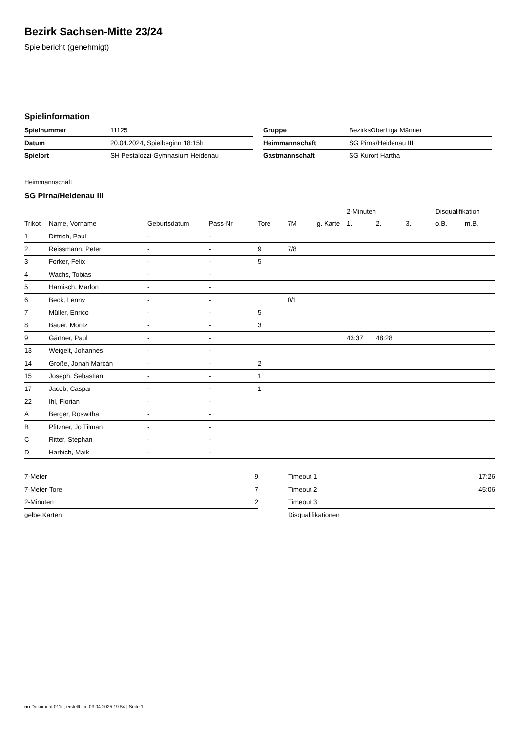Bezirk Sachsen-Mitte 23/24
Spielbericht (genehmigt)
Spielinformation
| Spielnummer | 11125 |
| Datum | 20.04.2024, Spielbeginn 18:15h |
| Spielort | SH Pestalozzi-Gymnasium Heidenau |
| Gruppe | BezirksOberLiga Männer |
| Heimmannschaft | SG Pirna/Heidenau III |
| Gastmannschaft | SG Kurort Hartha |
Heimmannschaft
SG Pirna/Heidenau III
| | | | | | | | 2-Minuten | | | Disqualifikation | |
| --- | --- | --- | --- | --- | --- | --- | --- | --- | --- | --- | --- |
| Trikot | Name, Vorname | Geburtsdatum | Pass-Nr | Tore | 7M | g. Karte | 1. | 2. | 3. | o.B. | m.B. |
| 1 | Dittrich, Paul | - | - | | | | | | | | |
| 2 | Reissmann, Peter | - | - | 9 | 7/8 | | | | | | |
| 3 | Forker, Felix | - | - | 5 | | | | | | | |
| 4 | Wachs, Tobias | - | - | | | | | | | | |
| 5 | Harnisch, Marlon | - | - | | | | | | | | |
| 6 | Beck, Lenny | - | - | | 0/1 | | | | | | |
| 7 | Müller, Enrico | - | - | 5 | | | | | | | |
| 8 | Bauer, Moritz | - | - | 3 | | | | | | | |
| 9 | Gärtner, Paul | - | - | | | | 43:37 | 48:28 | | | |
| 13 | Weigelt, Johannes | - | - | | | | | | | | |
| 14 | Große, Jonah Marcán | - | - | 2 | | | | | | | |
| 15 | Joseph, Sebastian | - | - | 1 | | | | | | | |
| 17 | Jacob, Caspar | - | - | 1 | | | | | | | |
| 22 | Ihl, Florian | - | - | | | | | | | | |
| A | Berger, Roswitha | - | - | | | | | | | | |
| B | Pfitzner, Jo Tilman | - | - | | | | | | | | |
| C | Ritter, Stephan | - | - | | | | | | | | |
| D | Harbich, Maik | - | - | | | | | | | | |
| 7-Meter | 9 |
| 7-Meter-Tore | 7 |
| 2-Minuten | 2 |
| gelbe Karten | |
| Timeout 1 | 17:26 |
| Timeout 2 | 45:06 |
| Timeout 3 | |
| Disqualifikationen | |
nu.Dokument 011e, erstellt am 03.04.2025 19:54 | Seite 1